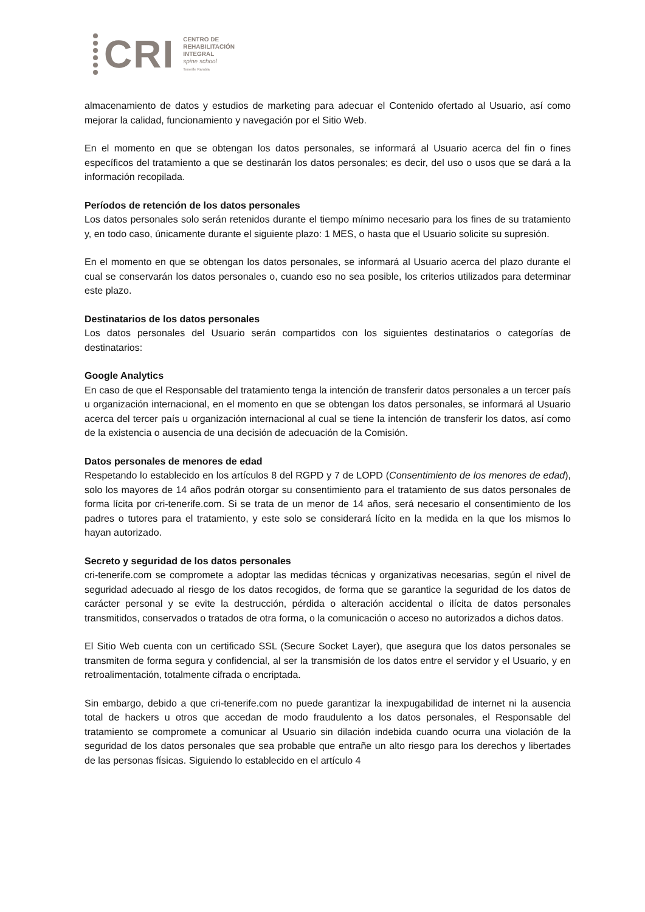CRI
CENTRO DE
REHABILITACIÓN
INTEGRAL
spine school
Tenerife Rambla
almacenamiento de datos y estudios de marketing para adecuar el Contenido ofertado al Usuario, así como mejorar la calidad, funcionamiento y navegación por el Sitio Web.
En el momento en que se obtengan los datos personales, se informará al Usuario acerca del fin o fines específicos del tratamiento a que se destinarán los datos personales; es decir, del uso o usos que se dará a la información recopilada.
Períodos de retención de los datos personales
Los datos personales solo serán retenidos durante el tiempo mínimo necesario para los fines de su tratamiento y, en todo caso, únicamente durante el siguiente plazo: 1 MES, o hasta que el Usuario solicite su supresión.
En el momento en que se obtengan los datos personales, se informará al Usuario acerca del plazo durante el cual se conservarán los datos personales o, cuando eso no sea posible, los criterios utilizados para determinar este plazo.
Destinatarios de los datos personales
Los datos personales del Usuario serán compartidos con los siguientes destinatarios o categorías de destinatarios:
Google Analytics
En caso de que el Responsable del tratamiento tenga la intención de transferir datos personales a un tercer país u organización internacional, en el momento en que se obtengan los datos personales, se informará al Usuario acerca del tercer país u organización internacional al cual se tiene la intención de transferir los datos, así como de la existencia o ausencia de una decisión de adecuación de la Comisión.
Datos personales de menores de edad
Respetando lo establecido en los artículos 8 del RGPD y 7 de LOPD (Consentimiento de los menores de edad), solo los mayores de 14 años podrán otorgar su consentimiento para el tratamiento de sus datos personales de forma lícita por cri-tenerife.com. Si se trata de un menor de 14 años, será necesario el consentimiento de los padres o tutores para el tratamiento, y este solo se considerará lícito en la medida en la que los mismos lo hayan autorizado.
Secreto y seguridad de los datos personales
cri-tenerife.com se compromete a adoptar las medidas técnicas y organizativas necesarias, según el nivel de seguridad adecuado al riesgo de los datos recogidos, de forma que se garantice la seguridad de los datos de carácter personal y se evite la destrucción, pérdida o alteración accidental o ilícita de datos personales transmitidos, conservados o tratados de otra forma, o la comunicación o acceso no autorizados a dichos datos.
El Sitio Web cuenta con un certificado SSL (Secure Socket Layer), que asegura que los datos personales se transmiten de forma segura y confidencial, al ser la transmisión de los datos entre el servidor y el Usuario, y en retroalimentación, totalmente cifrada o encriptada.
Sin embargo, debido a que cri-tenerife.com no puede garantizar la inexpugabilidad de internet ni la ausencia total de hackers u otros que accedan de modo fraudulento a los datos personales, el Responsable del tratamiento se compromete a comunicar al Usuario sin dilación indebida cuando ocurra una violación de la seguridad de los datos personales que sea probable que entrañe un alto riesgo para los derechos y libertades de las personas físicas. Siguiendo lo establecido en el artículo 4